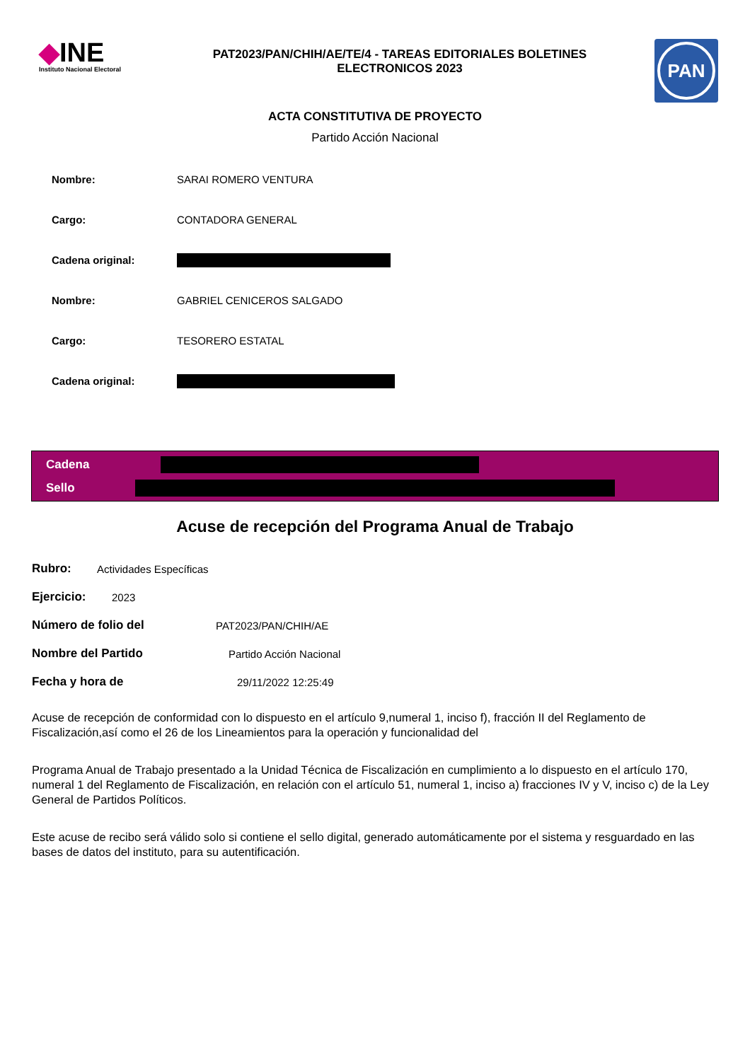◆INE
Instituto Nacional Electoral
PAT2023/PAN/CHIH/AE/TE/4 - TAREAS EDITORIALES BOLETINES
ELECTRONICOS 2023
PAN
ACTA CONSTITUTIVA DE PROYECTO
Partido Acción Nacional
Nombre: SARAI ROMERO VENTURA
Cargo: CONTADORA GENERAL
Cadena original:
Nombre: GABRIEL CENICEROS SALGADO
Cargo: TESORERO ESTATAL
Cadena original:
Cadena
Sello
Acuse de recepción del Programa Anual de Trabajo
Rubro: Actividades Específicas
Ejercicio: 2023
Número de folio del PAT2023/PAN/CHIH/AE
Nombre del Partido Partido Acción Nacional
Fecha y hora de 29/11/2022 12:25:49
Acuse de recepción de conformidad con lo dispuesto en el artículo 9,numeral 1, inciso f), fracción II del Reglamento de Fiscalización,así como el 26 de los Lineamientos para la operación y funcionalidad del
Programa Anual de Trabajo presentado a la Unidad Técnica de Fiscalización en cumplimiento a lo dispuesto en el artículo 170, numeral 1 del Reglamento de Fiscalización, en relación con el artículo 51, numeral 1, inciso a) fracciones IV y V, inciso c) de la Ley General de Partidos Políticos.
Este acuse de recibo será válido solo si contiene el sello digital, generado automáticamente por el sistema y resguardado en las bases de datos del instituto, para su autentificación.